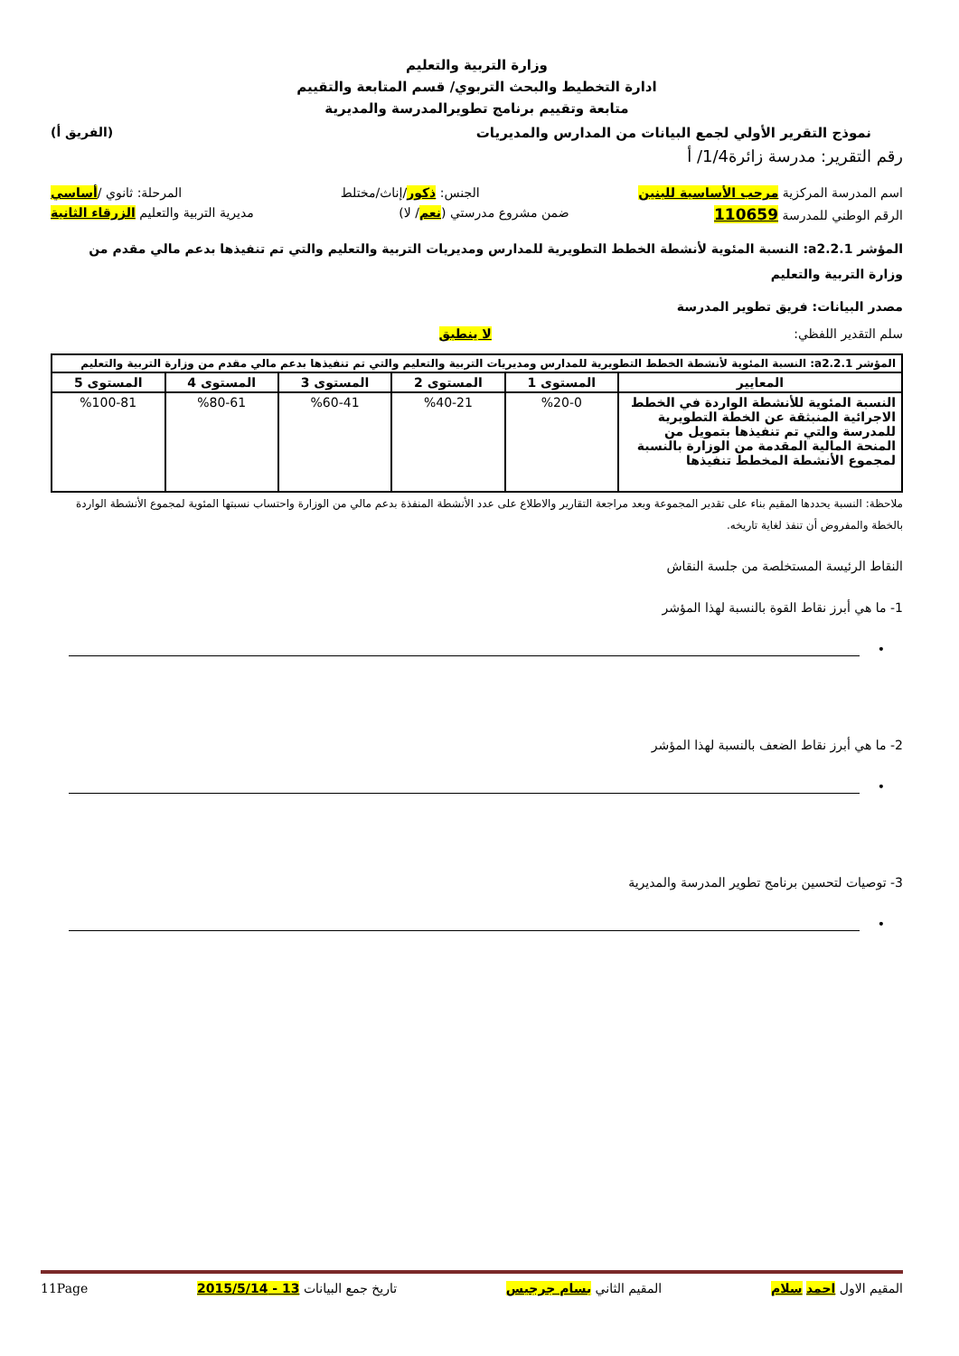وزارة التربية والتعليم
ادارة التخطيط والبحث التربوي/ قسم المتابعة والتقييم
متابعة وتقييم برنامج تطويرالمدرسة والمديرية
نموذج التقرير الأولي لجمع البيانات من المدارس والمديريات (الفريق أ)
رقم التقرير: مدرسة زائرة1/4/ أ
اسم المدرسة المركزية مرحب الأساسية للبنين الجنس: ذكور/إناث/مختلط المرحلة: ثانوي /أساسي
الرقم الوطني للمدرسة 110659 ضمن مشروع مدرستي (نعم/ لا) مديرية التربية والتعليم الزرقاء الثانية
المؤشر a2.2.1: النسبة المئوية لأنشطة الخطط التطويرية للمدارس ومديريات التربية والتعليم والتي تم تنفيذها بدعم مالي مقدم من وزارة التربية والتعليم
مصدر البيانات: فريق تطوير المدرسة
سلم التقدير اللفظي: لا ينطبق
| المؤشر a2.2.1: النسبة المئوية لأنشطة الخطط التطويرية للمدارس ومديريات التربية والتعليم والتي تم تنفيذها بدعم مالي مقدم من وزارة التربية والتعليم | | | | | |
| --- | --- | --- | --- | --- | --- |
| المعايير | المستوى 1 | المستوى 2 | المستوى 3 | المستوى 4 | المستوى 5 |
| النسبة المئوية للأنشطة الواردة في الخطط الاجرائية المنبثقة عن الخطة التطويرية للمدرسة والتي تم تنفيذها بتمويل من المنحة المالية المقدمة من الوزارة بالنسبة لمجموع الأنشطة المخطط تنفيذها | %20-0 | %40-21 | %60-41 | %80-61 | %100-81 |
ملاحظة: النسبة يحددها المقيم بناء على تقدير المجموعة وبعد مراجعة التقارير والاطلاع على عدد الأنشطة المنفذة بدعم مالي من الوزارة واحتساب نسبتها المئوية لمجموع الأنشطة الواردة بالخطة والمفروض أن تنفذ لغاية تاريخه.
النقاط الرئيسة المستخلصة من جلسة النقاش
1- ما هي أبرز نقاط القوة بالنسبة لهذا المؤشر
•
2- ما هي أبرز نقاط الضعف بالنسبة لهذا المؤشر
•
3- توصيات لتحسين برنامج تطوير المدرسة والمديرية
•
المقيم الاول احمد سلام المقيم الثاني بسام جرجيس تاريخ جمع البيانات 13 - 2015/5/14 11Page